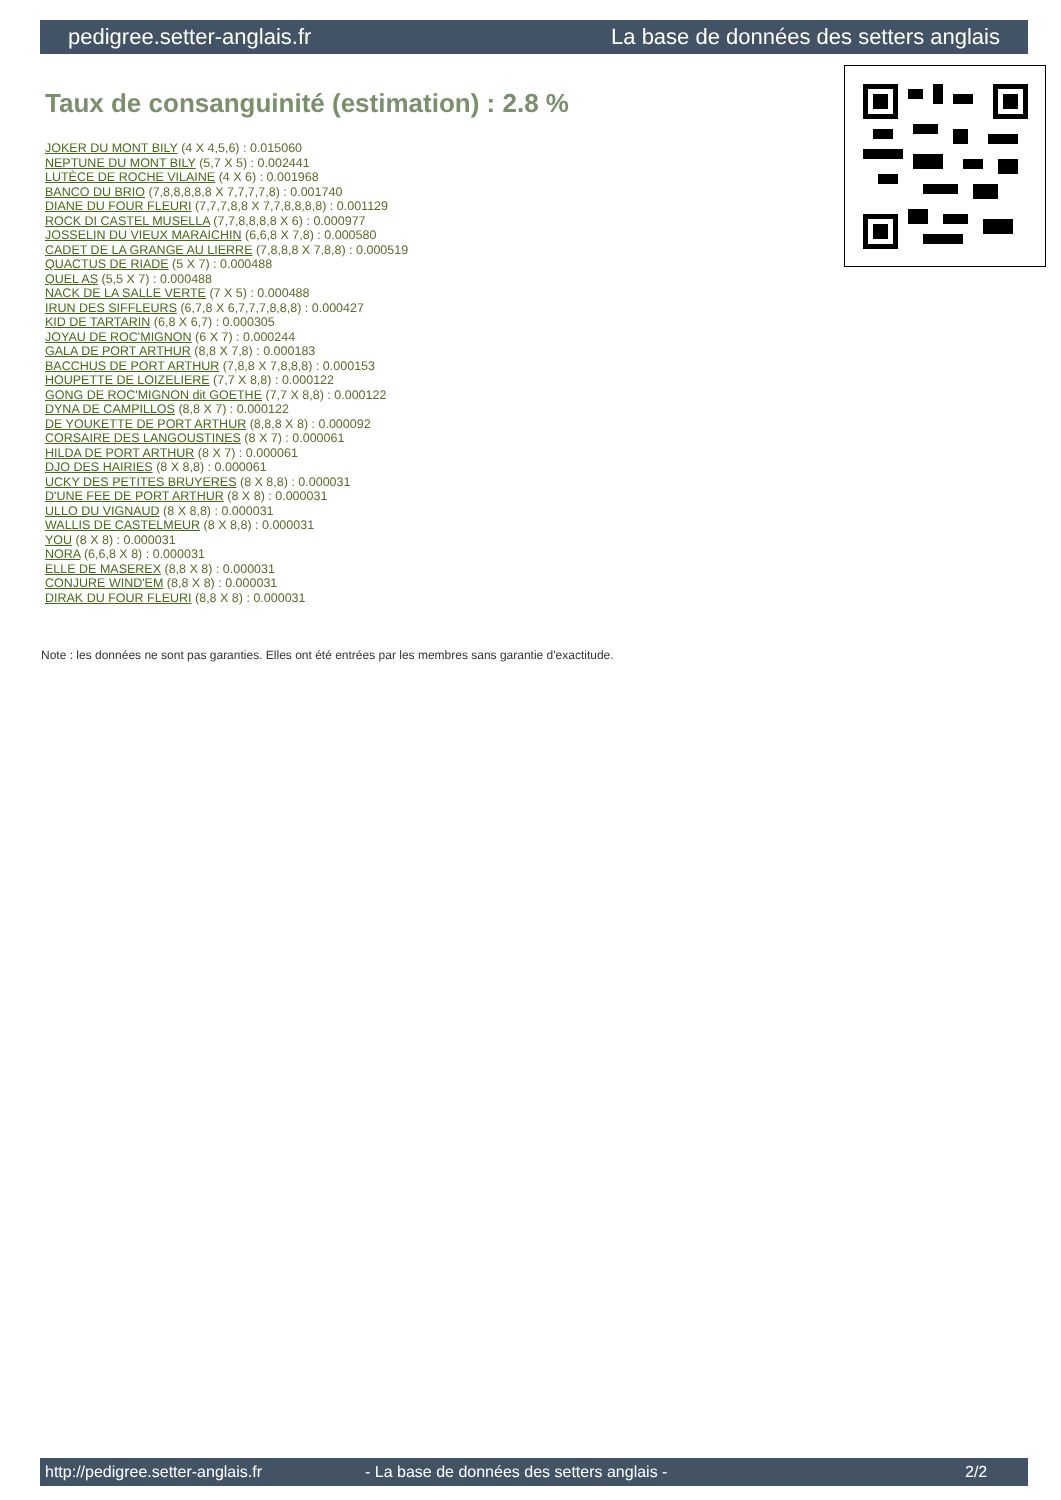pedigree.setter-anglais.fr La base de données des setters anglais
Taux de consanguinité (estimation) : 2.8 %
JOKER DU MONT BILY (4 X 4,5,6) : 0.015060
NEPTUNE DU MONT BILY (5,7 X 5) : 0.002441
LUTÈCE DE ROCHE VILAINE (4 X 6) : 0.001968
BANCO DU BRIO (7,8,8,8,8,8 X 7,7,7,7,8) : 0.001740
DIANE DU FOUR FLEURI (7,7,7,8,8 X 7,7,8,8,8,8) : 0.001129
ROCK DI CASTEL MUSELLA (7,7,8,8,8,8 X 6) : 0.000977
JOSSELIN DU VIEUX MARAICHIN (6,6,8 X 7,8) : 0.000580
CADET DE LA GRANGE AU LIERRE (7,8,8,8 X 7,8,8) : 0.000519
QUACTUS DE RIADE (5 X 7) : 0.000488
QUEL AS (5,5 X 7) : 0.000488
NACK DE LA SALLE VERTE (7 X 5) : 0.000488
IRUN DES SIFFLEURS (6,7,8 X 6,7,7,7,8,8,8) : 0.000427
KID DE TARTARIN (6,8 X 6,7) : 0.000305
JOYAU DE ROC'MIGNON (6 X 7) : 0.000244
GALA DE PORT ARTHUR (8,8 X 7,8) : 0.000183
BACCHUS DE PORT ARTHUR (7,8,8 X 7,8,8,8) : 0.000153
HOUPETTE DE LOIZELIERE (7,7 X 8,8) : 0.000122
GONG DE ROC'MIGNON dit GOETHE (7,7 X 8,8) : 0.000122
DYNA DE CAMPILLOS (8,8 X 7) : 0.000122
DE YOUKETTE DE PORT ARTHUR (8,8,8 X 8) : 0.000092
CORSAIRE DES LANGOUSTINES (8 X 7) : 0.000061
HILDA DE PORT ARTHUR (8 X 7) : 0.000061
DJO DES HAIRIES (8 X 8,8) : 0.000061
UCKY DES PETITES BRUYERES (8 X 8,8) : 0.000031
D'UNE FEE DE PORT ARTHUR (8 X 8) : 0.000031
ULLO DU VIGNAUD (8 X 8,8) : 0.000031
WALLIS DE CASTELMEUR (8 X 8,8) : 0.000031
YOU (8 X 8) : 0.000031
NORA (6,6,8 X 8) : 0.000031
ELLE DE MASEREX (8,8 X 8) : 0.000031
CONJURE WIND'EM (8,8 X 8) : 0.000031
DIRAK DU FOUR FLEURI (8,8 X 8) : 0.000031
Note : les données ne sont pas garanties. Elles ont été entrées par les membres sans garantie d'exactitude.
http://pedigree.setter-anglais.fr - La base de données des setters anglais - 2/2